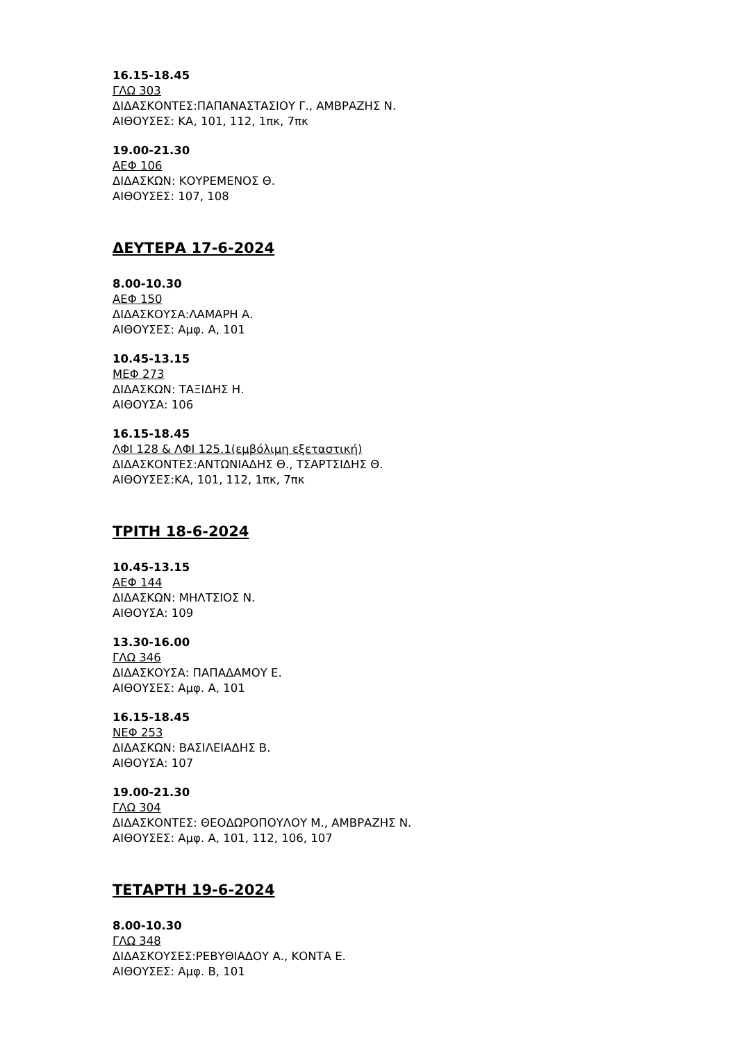16.15-18.45
ΓΛΩ 303
ΔΙΔΑΣΚΟΝΤΕΣ:ΠΑΠΑΝΑΣΤΑΣΙΟΥ Γ., ΑΜΒΡΑΖΗΣ Ν.
ΑΙΘΟΥΣΕΣ: ΚΑ, 101, 112, 1πκ, 7πκ
19.00-21.30
ΑΕΦ 106
ΔΙΔΑΣΚΩΝ: ΚΟΥΡΕΜΕΝΟΣ Θ.
ΑΙΘΟΥΣΕΣ: 107, 108
ΔΕΥΤΕΡΑ 17-6-2024
8.00-10.30
ΑΕΦ 150
ΔΙΔΑΣΚΟΥΣΑ:ΛΑΜΑΡΗ Α.
ΑΙΘΟΥΣΕΣ: Αμφ. Α, 101
10.45-13.15
ΜΕΦ 273
ΔΙΔΑΣΚΩΝ: ΤΑΞΙΔΗΣ Η.
ΑΙΘΟΥΣΑ: 106
16.15-18.45
ΛΦΙ 128 & ΛΦΙ 125.1(εμβόλιμη εξεταστική)
ΔΙΔΑΣΚΟΝΤΕΣ:ΑΝΤΩΝΙΑΔΗΣ Θ., ΤΣΑΡΤΣΙΔΗΣ Θ.
ΑΙΘΟΥΣΕΣ:ΚΑ, 101, 112, 1πκ, 7πκ
ΤΡΙΤΗ 18-6-2024
10.45-13.15
ΑΕΦ 144
ΔΙΔΑΣΚΩΝ: ΜΗΛΤΣΙΟΣ Ν.
ΑΙΘΟΥΣΑ: 109
13.30-16.00
ΓΛΩ 346
ΔΙΔΑΣΚΟΥΣΑ: ΠΑΠΑΔΑΜΟΥ Ε.
ΑΙΘΟΥΣΕΣ: Αμφ. Α, 101
16.15-18.45
ΝΕΦ 253
ΔΙΔΑΣΚΩΝ: ΒΑΣΙΛΕΙΑΔΗΣ Β.
ΑΙΘΟΥΣΑ: 107
19.00-21.30
ΓΛΩ 304
ΔΙΔΑΣΚΟΝΤΕΣ: ΘΕΟΔΩΡΟΠΟΥΛΟΥ Μ., ΑΜΒΡΑΖΗΣ Ν.
ΑΙΘΟΥΣΕΣ: Αμφ. Α, 101, 112, 106, 107
ΤΕΤΑΡΤΗ 19-6-2024
8.00-10.30
ΓΛΩ 348
ΔΙΔΑΣΚΟΥΣΕΣ:ΡΕΒΥΘΙΑΔΟΥ Α., ΚΟΝΤΑ Ε.
ΑΙΘΟΥΣΕΣ: Αμφ. Β, 101